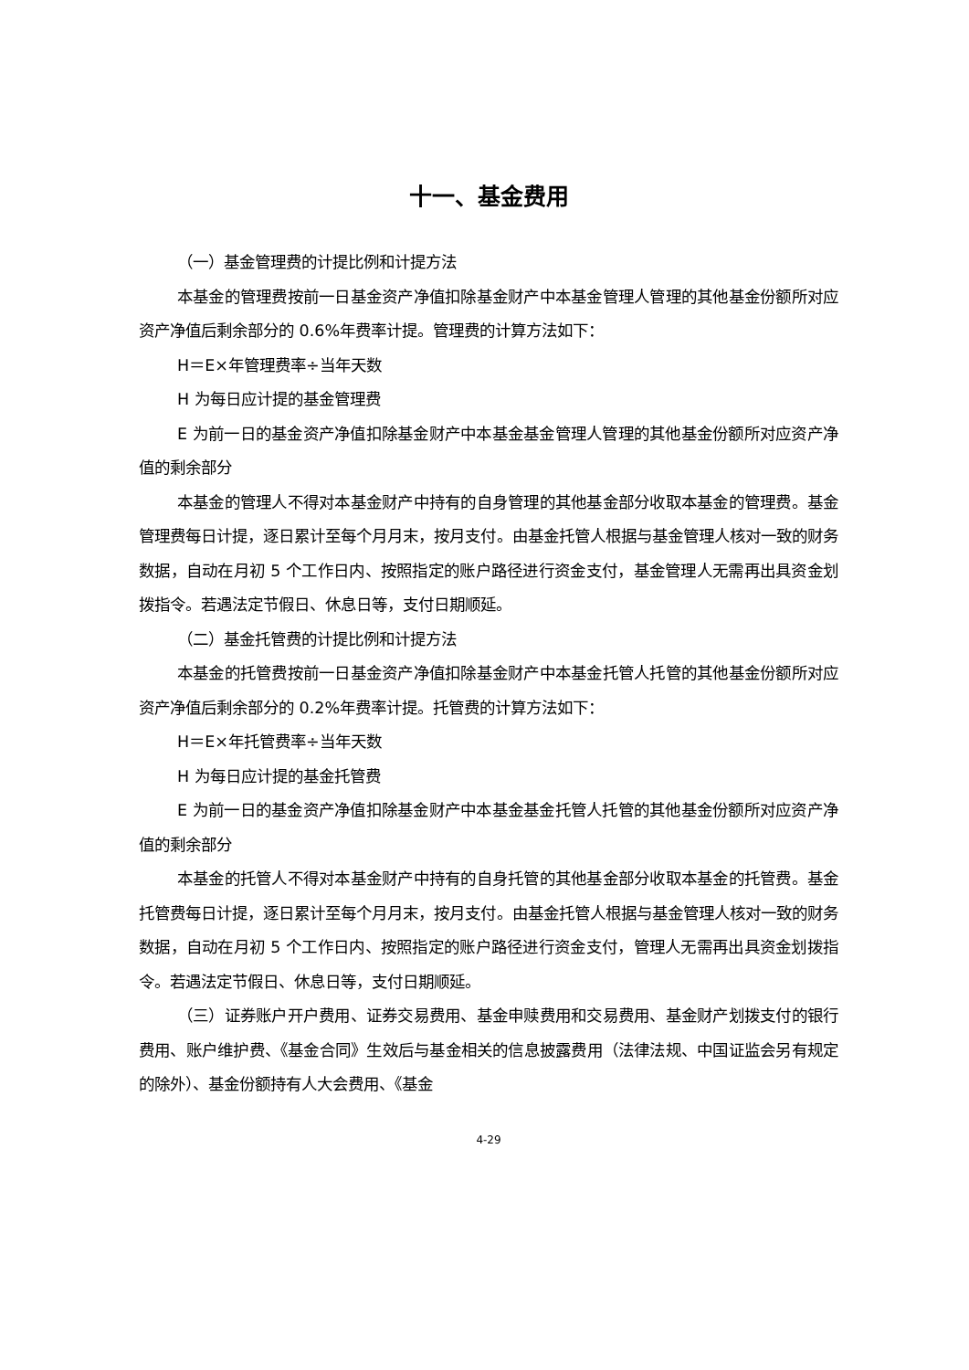十一、基金费用
（一）基金管理费的计提比例和计提方法
本基金的管理费按前一日基金资产净值扣除基金财产中本基金管理人管理的其他基金份额所对应资产净值后剩余部分的 0.6%年费率计提。管理费的计算方法如下：
H＝E×年管理费率÷当年天数
H 为每日应计提的基金管理费
E 为前一日的基金资产净值扣除基金财产中本基金基金管理人管理的其他基金份额所对应资产净值的剩余部分
本基金的管理人不得对本基金财产中持有的自身管理的其他基金部分收取本基金的管理费。基金管理费每日计提，逐日累计至每个月月末，按月支付。由基金托管人根据与基金管理人核对一致的财务数据，自动在月初 5 个工作日内、按照指定的账户路径进行资金支付，基金管理人无需再出具资金划拨指令。若遇法定节假日、休息日等，支付日期顺延。
（二）基金托管费的计提比例和计提方法
本基金的托管费按前一日基金资产净值扣除基金财产中本基金托管人托管的其他基金份额所对应资产净值后剩余部分的 0.2%年费率计提。托管费的计算方法如下：
H＝E×年托管费率÷当年天数
H 为每日应计提的基金托管费
E 为前一日的基金资产净值扣除基金财产中本基金基金托管人托管的其他基金份额所对应资产净值的剩余部分
本基金的托管人不得对本基金财产中持有的自身托管的其他基金部分收取本基金的托管费。基金托管费每日计提，逐日累计至每个月月末，按月支付。由基金托管人根据与基金管理人核对一致的财务数据，自动在月初 5 个工作日内、按照指定的账户路径进行资金支付，管理人无需再出具资金划拨指令。若遇法定节假日、休息日等，支付日期顺延。
（三）证券账户开户费用、证券交易费用、基金申赎费用和交易费用、基金财产划拨支付的银行费用、账户维护费、《基金合同》生效后与基金相关的信息披露费用（法律法规、中国证监会另有规定的除外）、基金份额持有人大会费用、《基金
4-29